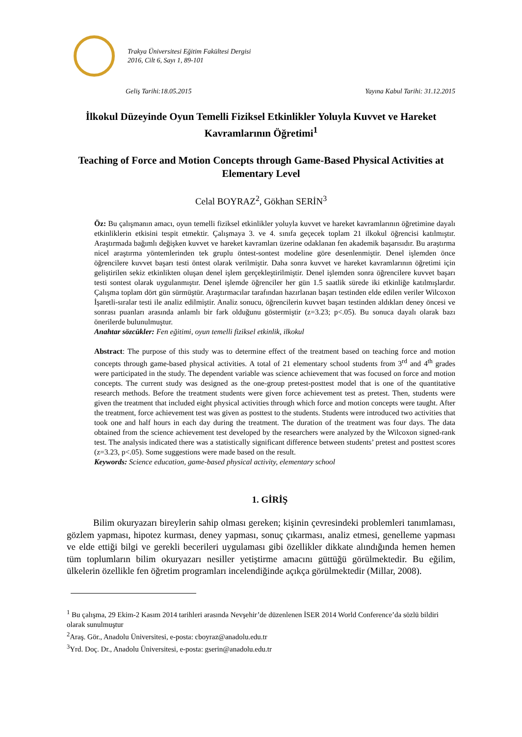Trakya Üniversitesi Eğitim Fakültesi Dergisi
2016, Cilt 6, Sayı 1, 89-101
Geliş Tarihi:18.05.2015 Yayına Kabul Tarihi: 31.12.2015
İlkokul Düzeyinde Oyun Temelli Fiziksel Etkinlikler Yoluyla Kuvvet ve Hareket Kavramlarının Öğretimi<sup>1</sup>
Teaching of Force and Motion Concepts through Game-Based Physical Activities at Elementary Level
Celal BOYRAZ<sup>2</sup>, Gökhan SERİN<sup>3</sup>
Öz: Bu çalışmanın amacı, oyun temelli fiziksel etkinlikler yoluyla kuvvet ve hareket kavramlarının öğretimine dayalı etkinliklerin etkisini tespit etmektir. Çalışmaya 3. ve 4. sınıfa geçecek toplam 21 ilkokul öğrencisi katılmıştır. Araştırmada bağımlı değişken kuvvet ve hareket kavramları üzerine odaklanan fen akademik başarısıdır. Bu araştırma nicel araştırma yöntemlerinden tek gruplu öntest-sontest modeline göre desenlenmiştir. Denel işlemden önce öğrencilere kuvvet başarı testi öntest olarak verilmiştir. Daha sonra kuvvet ve hareket kavramlarının öğretimi için geliştirilen sekiz etkinlikten oluşan denel işlem gerçekleştirilmiştir. Denel işlemden sonra öğrencilere kuvvet başarı testi sontest olarak uygulanmıştır. Denel işlemde öğrenciler her gün 1.5 saatlik sürede iki etkinliğe katılmışlardır. Çalışma toplam dört gün sürmüştür. Araştırmacılar tarafından hazırlanan başarı testinden elde edilen veriler Wilcoxon İşaretli-sıralar testi ile analiz edilmiştir. Analiz sonucu, öğrencilerin kuvvet başarı testinden aldıkları deney öncesi ve sonrası puanları arasında anlamlı bir fark olduğunu göstermiştir (z=3.23; p<.05). Bu sonuca dayalı olarak bazı önerilerde bulunulmuştur.
Anahtar sözcükler: Fen eğitimi, oyun temelli fiziksel etkinlik, ilkokul
Abstract: The purpose of this study was to determine effect of the treatment based on teaching force and motion concepts through game-based physical activities. A total of 21 elementary school students from 3<sup>rd</sup> and 4<sup>th</sup> grades were participated in the study. The dependent variable was science achievement that was focused on force and motion concepts. The current study was designed as the one-group pretest-posttest model that is one of the quantitative research methods. Before the treatment students were given force achievement test as pretest. Then, students were given the treatment that included eight physical activities through which force and motion concepts were taught. After the treatment, force achievement test was given as posttest to the students. Students were introduced two activities that took one and half hours in each day during the treatment. The duration of the treatment was four days. The data obtained from the science achievement test developed by the researchers were analyzed by the Wilcoxon signed-rank test. The analysis indicated there was a statistically significant difference between students’ pretest and posttest scores (z=3.23, p<.05). Some suggestions were made based on the result.
Keywords: Science education, game-based physical activity, elementary school
1. GİRİŞ
Bilim okuryazarı bireylerin sahip olması gereken; kişinin çevresindeki problemleri tanımlaması, gözlem yapması, hipotez kurması, deney yapması, sonuç çıkarması, analiz etmesi, genelleme yapması ve elde ettiği bilgi ve gerekli becerileri uygulaması gibi özellikler dikkate alındığında hemen hemen tüm toplumların bilim okuryazarı nesiller yetiştirme amacını güttüğü görülmektedir. Bu eğilim, ülkelerin özellikle fen öğretim programları incelendiğinde açıkça görülmektedir (Millar, 2008).
<sup>1</sup> Bu çalışma, 29 Ekim-2 Kasım 2014 tarihleri arasında Nevşehir’de düzenlenen İSER 2014 World Conference’da sözlü bildiri olarak sunulmuştur
<sup>2</sup> Araş. Gör., Anadolu Üniversitesi, e-posta: cboyraz@anadolu.edu.tr
<sup>3</sup> Yrd. Doç. Dr., Anadolu Üniversitesi, e-posta: gserin@anadolu.edu.tr